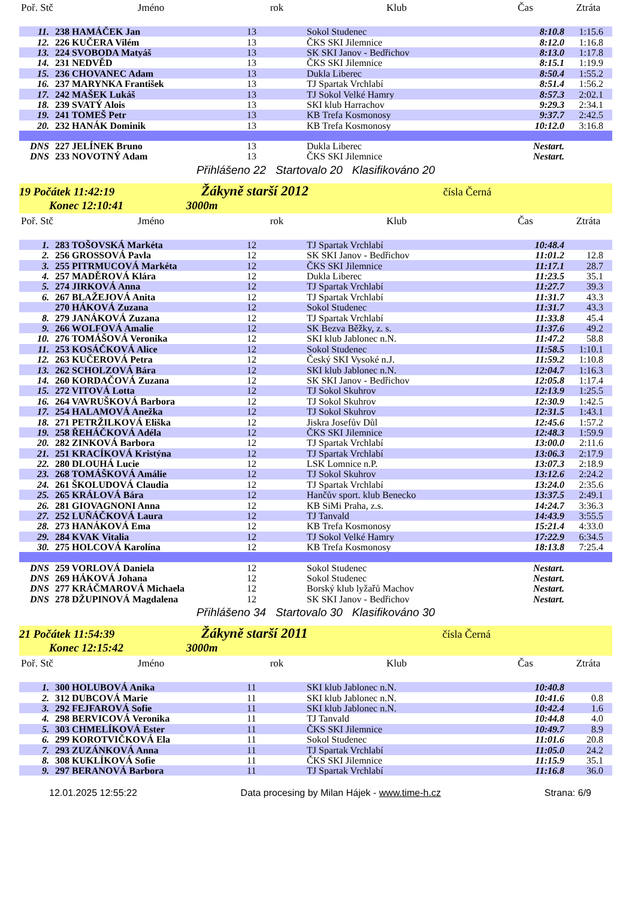| Poř. Stč | Jméno | rok | Klub | Čas | Ztráta |
| --- | --- | --- | --- | --- | --- |
| 11. | 238 HAMÁČEK Jan | 13 | Sokol Studenec | 8:10.8 | 1:15.6 |
| 12. | 226 KUČERA Vilém | 13 | ČKS SKI Jilemnice | 8:12.0 | 1:16.8 |
| 13. | 224 SVOBODA Matyáš | 13 | SK SKI Janov - Bedřichov | 8:13.0 | 1:17.8 |
| 14. | 231 NEDVĚD | 13 | ČKS SKI Jilemnice | 8:15.1 | 1:19.9 |
| 15. | 236 CHOVANEC Adam | 13 | Dukla Liberec | 8:50.4 | 1:55.2 |
| 16. | 237 MARYNKA František | 13 | TJ Spartak Vrchlabí | 8:51.4 | 1:56.2 |
| 17. | 242 MAŠEK Lukáš | 13 | TJ Sokol Velké Hamry | 8:57.3 | 2:02.1 |
| 18. | 239 SVATÝ Alois | 13 | SKI klub Harrachov | 9:29.3 | 2:34.1 |
| 19. | 241 TOMEŠ Petr | 13 | KB Trefa Kosmonosy | 9:37.7 | 2:42.5 |
| 20. | 232 HANÁK Dominik | 13 | KB Trefa Kosmonosy | 10:12.0 | 3:16.8 |
| DNS | 227 JELÍNEK Bruno | 13 | Dukla Liberec | Nestart. | |
| DNS | 233 NOVOTNÝ Adam | 13 | ČKS SKI Jilemnice | Nestart. | |
Přihlášeno 22 Startovalo 20 Klasifikováno 20
19 Počátek 11:42:19 Žákyně starší 2012 čísla Černá
Konec 12:10:41 3000m
| Poř. Stč | Jméno | rok | Klub | Čas | Ztráta |
| --- | --- | --- | --- | --- | --- |
| 1. | 283 TOŠOVSKÁ Markéta | 12 | TJ Spartak Vrchlabí | 10:48.4 | |
| 2. | 256 GROSSOVÁ Pavla | 12 | SK SKI Janov - Bedřichov | 11:01.2 | 12.8 |
| 3. | 255 PITRMUCOVÁ Markéta | 12 | ČKS SKI Jilemnice | 11:17.1 | 28.7 |
| 4. | 257 MADĚROVÁ Klára | 12 | Dukla Liberec | 11:23.5 | 35.1 |
| 5. | 274 JIRKOVÁ Anna | 12 | TJ Spartak Vrchlabí | 11:27.7 | 39.3 |
| 6. | 267 BLAŽEJOVÁ Anita | 12 | TJ Spartak Vrchlabí | 11:31.7 | 43.3 |
| | 270 HÁKOVÁ Zuzana | 12 | Sokol Studenec | 11:31.7 | 43.3 |
| 8. | 279 JANÁKOVÁ Zuzana | 12 | TJ Spartak Vrchlabí | 11:33.8 | 45.4 |
| 9. | 266 WOLFOVÁ Amalie | 12 | SK Bezva Běžky, z. s. | 11:37.6 | 49.2 |
| 10. | 276 TOMÁŠOVÁ Veronika | 12 | SKI klub Jablonec n.N. | 11:47.2 | 58.8 |
| 11. | 253 KOSÁČKOVÁ Alice | 12 | Sokol Studenec | 11:58.5 | 1:10.1 |
| 12. | 263 KUČEROVÁ Petra | 12 | Český SKI Vysoké n.J. | 11:59.2 | 1:10.8 |
| 13. | 262 SCHOLZOVÁ Bára | 12 | SKI klub Jablonec n.N. | 12:04.7 | 1:16.3 |
| 14. | 260 KORDAČOVÁ Zuzana | 12 | SK SKI Janov - Bedřichov | 12:05.8 | 1:17.4 |
| 15. | 272 VITOVÁ Lotta | 12 | TJ Sokol Skuhrov | 12:13.9 | 1:25.5 |
| 16. | 264 VAVRUŠKOVÁ Barbora | 12 | TJ Sokol Skuhrov | 12:30.9 | 1:42.5 |
| 17. | 254 HALAMOVÁ Anežka | 12 | TJ Sokol Skuhrov | 12:31.5 | 1:43.1 |
| 18. | 271 PETRŽILKOVÁ Eliška | 12 | Jiskra Josefův Důl | 12:45.6 | 1:57.2 |
| 19. | 258 ŘEHÁČKOVÁ Adéla | 12 | ČKS SKI Jilemnice | 12:48.3 | 1:59.9 |
| 20. | 282 ZINKOVÁ Barbora | 12 | TJ Spartak Vrchlabí | 13:00.0 | 2:11.6 |
| 21. | 251 KRACÍKOVÁ Kristýna | 12 | TJ Spartak Vrchlabí | 13:06.3 | 2:17.9 |
| 22. | 280 DLOUHÁ Lucie | 12 | LSK Lomnice n.P. | 13:07.3 | 2:18.9 |
| 23. | 268 TOMÁŠKOVÁ Amálie | 12 | TJ Sokol Skuhrov | 13:12.6 | 2:24.2 |
| 24. | 261 ŠKOLUDOVÁ Claudia | 12 | TJ Spartak Vrchlabí | 13:24.0 | 2:35.6 |
| 25. | 265 KRÁLOVÁ Bára | 12 | Hančův sport. klub Benecko | 13:37.5 | 2:49.1 |
| 26. | 281 GIOVAGNONI Anna | 12 | KB SiMi Praha, z.s. | 14:24.7 | 3:36.3 |
| 27. | 252 LUŇÁČKOVÁ Laura | 12 | TJ Tanvald | 14:43.9 | 3:55.5 |
| 28. | 273 HANÁKOVÁ Ema | 12 | KB Trefa Kosmonosy | 15:21.4 | 4:33.0 |
| 29. | 284 KVAK Vitalia | 12 | TJ Sokol Velké Hamry | 17:22.9 | 6:34.5 |
| 30. | 275 HOLCOVÁ Karolína | 12 | KB Trefa Kosmonosy | 18:13.8 | 7:25.4 |
| DNS | 259 VORLOVÁ Daniela | 12 | Sokol Studenec | Nestart. | |
| DNS | 269 HÁKOVÁ Johana | 12 | Sokol Studenec | Nestart. | |
| DNS | 277 KRÁČMAROVÁ Michaela | 12 | Borský klub lyžařů Machov | Nestart. | |
| DNS | 278 DŽUPINOVÁ Magdalena | 12 | SK SKI Janov - Bedřichov | Nestart. | |
Přihlášeno 34 Startovalo 30 Klasifikováno 30
21 Počátek 11:54:39 Žákyně starší 2011 čísla Černá
Konec 12:15:42 3000m
| Poř. Stč | Jméno | rok | Klub | Čas | Ztráta |
| --- | --- | --- | --- | --- | --- |
| 1. | 300 HOLUBOVÁ Anika | 11 | SKI klub Jablonec n.N. | 10:40.8 | |
| 2. | 312 DUBCOVÁ Marie | 11 | SKI klub Jablonec n.N. | 10:41.6 | 0.8 |
| 3. | 292 FEJFAROVÁ Sofie | 11 | SKI klub Jablonec n.N. | 10:42.4 | 1.6 |
| 4. | 298 BERVICOVÁ Veronika | 11 | TJ Tanvald | 10:44.8 | 4.0 |
| 5. | 303 CHMELÍKOVÁ Ester | 11 | ČKS SKI Jilemnice | 10:49.7 | 8.9 |
| 6. | 299 KOROTVIČKOVÁ Ela | 11 | Sokol Studenec | 11:01.6 | 20.8 |
| 7. | 293 ZUZÁNKOVÁ Anna | 11 | TJ Spartak Vrchlabí | 11:05.0 | 24.2 |
| 8. | 308 KUKLÍKOVÁ Sofie | 11 | ČKS SKI Jilemnice | 11:15.9 | 35.1 |
| 9. | 297 BERANOVÁ Barbora | 11 | TJ Spartak Vrchlabí | 11:16.8 | 36.0 |
12.01.2025 12:55:22 Data procesing by Milan Hájek - www.time-h.cz Strana: 6/9